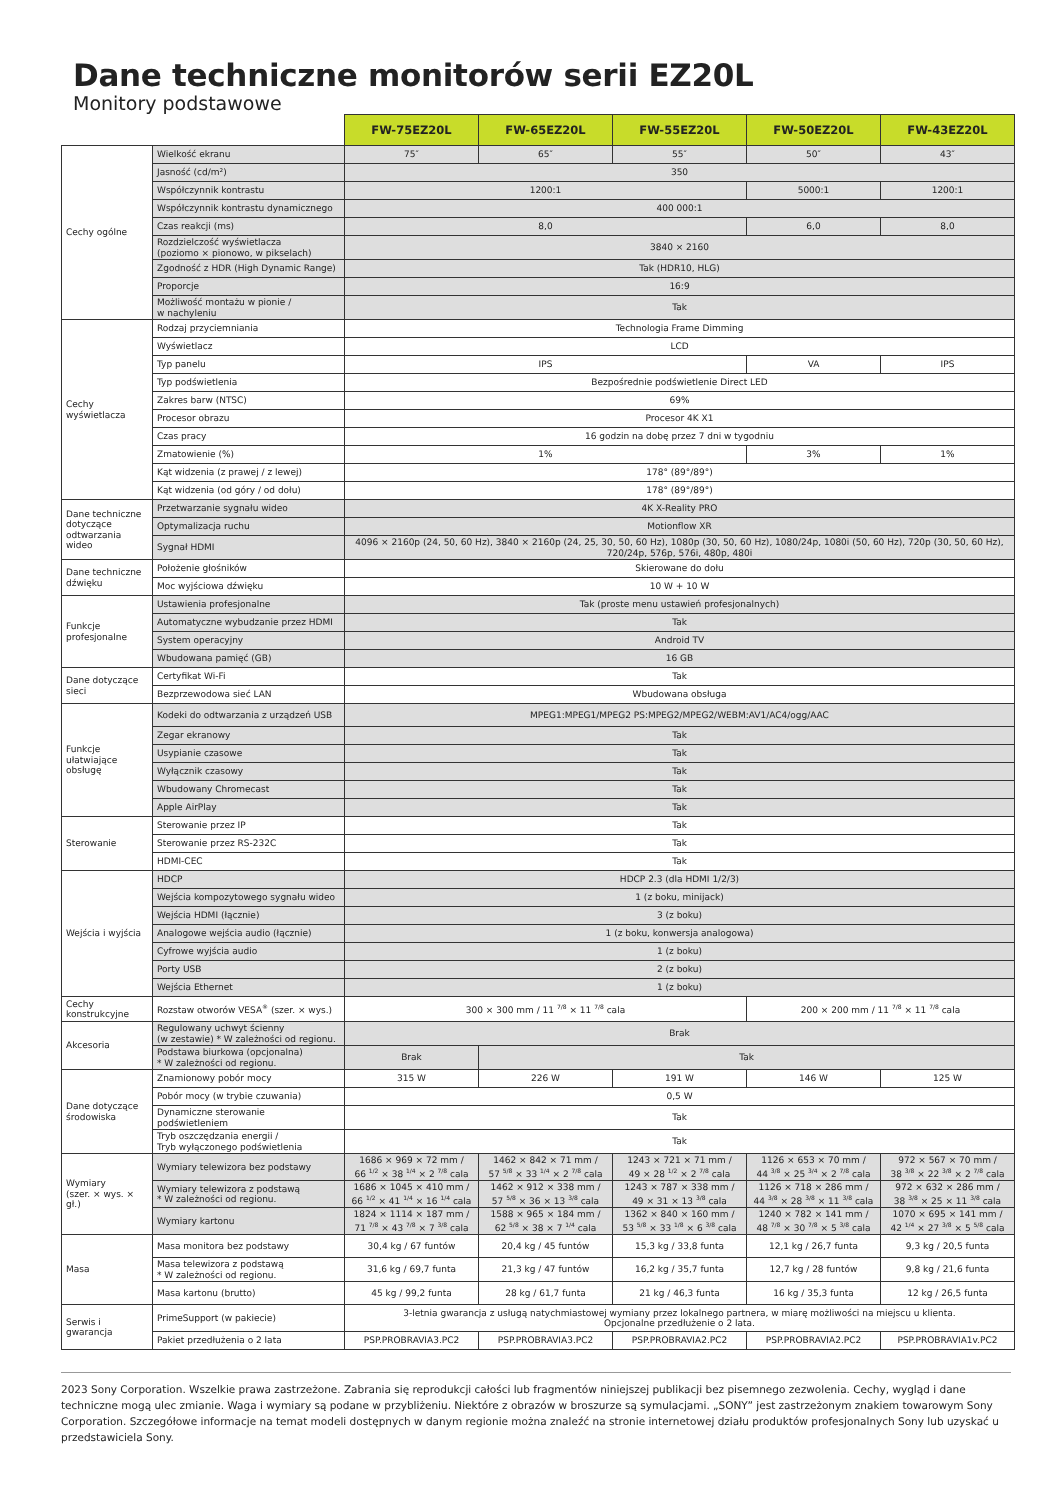Dane techniczne monitorów serii EZ20L
Monitory podstawowe
| | | FW-75EZ20L | FW-65EZ20L | FW-55EZ20L | FW-50EZ20L | FW-43EZ20L |
| Cechy ogólne | Wielkość ekranu | 75″ | 65″ | 55″ | 50″ | 43″ |
| | Jasność (cd/m²) | 350 | | | | |
| | Współczynnik kontrastu | 1200:1 | | | 5000:1 | 1200:1 |
| | Współczynnik kontrastu dynamicznego | 400 000:1 | | | | |
| | Czas reakcji (ms) | 8,0 | | | 6,0 | 8,0 |
| | Rozdzielczość wyświetlacza (poziomo × pionowo, w pikselach) | 3840 × 2160 | | | | |
| | Zgodność z HDR (High Dynamic Range) | Tak (HDR10, HLG) | | | | |
| | Proporcje | 16:9 | | | | |
| | Możliwość montażu w pionie / w nachyleniu | Tak | | | | |
| Cechy wyświetlacza | Rodzaj przyciemniania | Technologia Frame Dimming | | | | |
| | Wyświetlacz | LCD | | | | |
| | Typ panelu | IPS | | | VA | IPS |
| | Typ podświetlenia | Bezpośrednie podświetlenie Direct LED | | | | |
| | Zakres barw (NTSC) | 69% | | | | |
| | Procesor obrazu | Procesor 4K X1 | | | | |
| | Czas pracy | 16 godzin na dobę przez 7 dni w tygodniu | | | | |
| | Zmatowienie (%) | 1% | | | 3% | 1% |
| | Kąt widzenia (z prawej / z lewej) | 178° (89°/89°) | | | | |
| | Kąt widzenia (od góry / od dołu) | 178° (89°/89°) | | | | |
| Dane techniczne dotyczące odtwarzania wideo | Przetwarzanie sygnału wideo | 4K X-Reality PRO | | | | |
| | Optymalizacja ruchu | Motionflow XR | | | | |
| | Sygnał HDMI | 4096 × 2160p (24, 50, 60 Hz), 3840 × 2160p (24, 25, 30, 50, 60 Hz), 1080p (30, 50, 60 Hz), 1080/24p, 1080i (50, 60 Hz), 720p (30, 50, 60 Hz), 720/24p, 576p, 576i, 480p, 480i | | | | |
| Dane techniczne dźwięku | Położenie głośników | Skierowane do dołu | | | | |
| | Moc wyjściowa dźwięku | 10 W + 10 W | | | | |
| Funkcje profesjonalne | Ustawienia profesjonalne | Tak (proste menu ustawień profesjonalnych) | | | | |
| | Automatyczne wybudzanie przez HDMI | Tak | | | | |
| | System operacyjny | Android TV | | | | |
| | Wbudowana pamięć (GB) | 16 GB | | | | |
| Dane dotyczące sieci | Certyfikat Wi-Fi | Tak | | | | |
| | Bezprzewodowa sieć LAN | Wbudowana obsługa | | | | |
| Funkcje ułatwiające obsługę | Kodeki do odtwarzania z urządzeń USB | MPEG1:MPEG1/MPEG2 PS:MPEG2/MPEG2/WEBM:AV1/AC4/ogg/AAC | | | | |
| | Zegar ekranowy | Tak | | | | |
| | Usypianie czasowe | Tak | | | | |
| | Wyłącznik czasowy | Tak | | | | |
| | Wbudowany Chromecast | Tak | | | | |
| | Apple AirPlay | Tak | | | | |
| Sterowanie | Sterowanie przez IP | Tak | | | | |
| | Sterowanie przez RS-232C | Tak | | | | |
| | HDMI-CEC | Tak | | | | |
| Wejścia i wyjścia | HDCP | HDCP 2.3 (dla HDMI 1/2/3) | | | | |
| | Wejścia kompozytowego sygnału wideo | 1 (z boku, minijack) | | | | |
| | Wejścia HDMI (łącznie) | 3 (z boku) | | | | |
| | Analogowe wejścia audio (łącznie) | 1 (z boku, konwersja analogowa) | | | | |
| | Cyfrowe wyjścia audio | 1 (z boku) | | | | |
| | Porty USB | 2 (z boku) | | | | |
| | Wejścia Ethernet | 1 (z boku) | | | | |
| Cechy konstrukcyjne | Rozstaw otworów VESA<sup>®</sup> (szer. × wys.) | 300 × 300 mm / 11 <sup>7/8</sup> × 11 <sup>7/8</sup> cala | | | 200 × 200 mm / 11 <sup>7/8</sup> × 11 <sup>7/8</sup> cala | |
| Akcesoria | Regulowany uchwyt ścienny (w zestawie) * W zależności od regionu. | Brak | | | | |
| | Podstawa biurkowa (opcjonalna) * W zależności od regionu. | Brak | Tak | | | |
| Dane dotyczące środowiska | Znamionowy pobór mocy | 315 W | 226 W | 191 W | 146 W | 125 W |
| | Pobór mocy (w trybie czuwania) | 0,5 W | | | | |
| | Dynamiczne sterowanie podświetleniem | Tak | | | | |
| | Tryb oszczędzania energii / Tryb wyłączonego podświetlenia | Tak | | | | |
| Wymiary (szer. × wys. × gł.) | Wymiary telewizora bez podstawy | 1686 × 969 × 72 mm / 66 <sup>1/2</sup> × 38 <sup>1/4</sup> × 2 <sup>7/8</sup> cala | 1462 × 842 × 71 mm / 57 <sup>5/8</sup> × 33 <sup>1/4</sup> × 2 <sup>7/8</sup> cala | 1243 × 721 × 71 mm / 49 × 28 <sup>1/2</sup> × 2 <sup>7/8</sup> cala | 1126 × 653 × 70 mm / 44 <sup>3/8</sup> × 25 <sup>3/4</sup> × 2 <sup>7/8</sup> cala | 972 × 567 × 70 mm / 38 <sup>3/8</sup> × 22 <sup>3/8</sup> × 2 <sup>7/8</sup> cala |
| | Wymiary telewizora z podstawą * W zależności od regionu. | 1686 × 1045 × 410 mm / 66 <sup>1/2</sup> × 41 <sup>1/4</sup> × 16 <sup>1/4</sup> cala | 1462 × 912 × 338 mm / 57 <sup>5/8</sup> × 36 × 13 <sup>3/8</sup> cala | 1243 × 787 × 338 mm / 49 × 31 × 13 <sup>3/8</sup> cala | 1126 × 718 × 286 mm / 44 <sup>3/8</sup> × 28 <sup>3/8</sup> × 11 <sup>3/8</sup> cala | 972 × 632 × 286 mm / 38 <sup>3/8</sup> × 25 × 11 <sup>3/8</sup> cala |
| | Wymiary kartonu | 1824 × 1114 × 187 mm / 71 <sup>7/8</sup> × 43 <sup>7/8</sup> × 7 <sup>3/8</sup> cala | 1588 × 965 × 184 mm / 62 <sup>5/8</sup> × 38 × 7 <sup>1/4</sup> cala | 1362 × 840 × 160 mm / 53 <sup>5/8</sup> × 33 <sup>1/8</sup> × 6 <sup>3/8</sup> cala | 1240 × 782 × 141 mm / 48 <sup>7/8</sup> × 30 <sup>7/8</sup> × 5 <sup>3/8</sup> cala | 1070 × 695 × 141 mm / 42 <sup>1/4</sup> × 27 <sup>3/8</sup> × 5 <sup>5/8</sup> cala |
| Masa | Masa monitora bez podstawy | 30,4 kg / 67 funtów | 20,4 kg / 45 funtów | 15,3 kg / 33,8 funta | 12,1 kg / 26,7 funta | 9,3 kg / 20,5 funta |
| | Masa telewizora z podstawą * W zależności od regionu. | 31,6 kg / 69,7 funta | 21,3 kg / 47 funtów | 16,2 kg / 35,7 funta | 12,7 kg / 28 funtów | 9,8 kg / 21,6 funta |
| | Masa kartonu (brutto) | 45 kg / 99,2 funta | 28 kg / 61,7 funta | 21 kg / 46,3 funta | 16 kg / 35,3 funta | 12 kg / 26,5 funta |
| Serwis i gwarancja | PrimeSupport (w pakiecie) | 3-letnia gwarancja z usługą natychmiastowej wymiany przez lokalnego partnera, w miarę możliwości na miejscu u klienta. Opcjonalne przedłużenie o 2 lata. | | | | |
| | Pakiet przedłużenia o 2 lata | PSP.PROBRAVIA3.PC2 | PSP.PROBRAVIA3.PC2 | PSP.PROBRAVIA2.PC2 | PSP.PROBRAVIA2.PC2 | PSP.PROBRAVIA1v.PC2 |
2023 Sony Corporation. Wszelkie prawa zastrzeżone. Zabrania się reprodukcji całości lub fragmentów niniejszej publikacji bez pisemnego zezwolenia. Cechy, wygląd i dane techniczne mogą ulec zmianie. Waga i wymiary są podane w przybliżeniu. Niektóre z obrazów w broszurze są symulacjami. „SONY” jest zastrzeżonym znakiem towarowym Sony Corporation. Szczegółowe informacje na temat modeli dostępnych w danym regionie można znaleźć na stronie internetowej działu produktów profesjonalnych Sony lub uzyskać u przedstawiciela Sony.